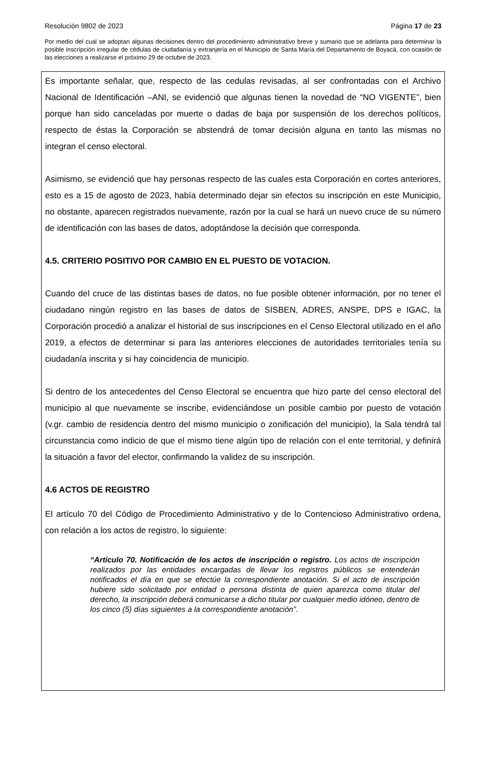Resolución 9802 de 2023 Página 17 de 23
Por medio del cual se adoptan algunas decisiones dentro del procedimiento administrativo breve y sumario que se adelanta para determinar la posible inscripción irregular de cédulas de ciudadanía y extranjería en el Municipio de Santa María del Departamento de Boyacá, con ocasión de las elecciones a realizarse el próximo 29 de octubre de 2023.
Es importante señalar, que, respecto de las cedulas revisadas, al ser confrontadas con el Archivo Nacional de Identificación –ANI, se evidenció que algunas tienen la novedad de “NO VIGENTE”, bien porque han sido canceladas por muerte o dadas de baja por suspensión de los derechos políticos, respecto de éstas la Corporación se abstendrá de tomar decisión alguna en tanto las mismas no integran el censo electoral.
Asimismo, se evidenció que hay personas respecto de las cuales esta Corporación en cortes anteriores, esto es a 15 de agosto de 2023, había determinado dejar sin efectos su inscripción en este Municipio, no obstante, aparecen registrados nuevamente, razón por la cual se hará un nuevo cruce de su número de identificación con las bases de datos, adoptándose la decisión que corresponda.
4.5. CRITERIO POSITIVO POR CAMBIO EN EL PUESTO DE VOTACION.
Cuando del cruce de las distintas bases de datos, no fue posible obtener información, por no tener el ciudadano ningún registro en las bases de datos de SISBEN, ADRES, ANSPE, DPS e IGAC, la Corporación procedió a analizar el historial de sus inscripciones en el Censo Electoral utilizado en el año 2019, a efectos de determinar si para las anteriores elecciones de autoridades territoriales tenía su ciudadanía inscrita y si hay coincidencia de municipio.
Si dentro de los antecedentes del Censo Electoral se encuentra que hizo parte del censo electoral del municipio al que nuevamente se inscribe, evidenciándose un posible cambio por puesto de votación (v.gr. cambio de residencia dentro del mismo municipio o zonificación del municipio), la Sala tendrá tal circunstancia como indicio de que el mismo tiene algún tipo de relación con el ente territorial, y definirá la situación a favor del elector, confirmando la validez de su inscripción.
4.6 ACTOS DE REGISTRO
El artículo 70 del Código de Procedimiento Administrativo y de lo Contencioso Administrativo ordena, con relación a los actos de registro, lo siguiente:
“Artículo 70. Notificación de los actos de inscripción o registro. Los actos de inscripción realizados por las entidades encargadas de llevar los registros públicos se entenderán notificados el día en que se efectúe la correspondiente anotación. Si el acto de inscripción hubiere sido solicitado por entidad o persona distinta de quien aparezca como titular del derecho, la inscripción deberá comunicarse a dicho titular por cualquier medio idóneo, dentro de los cinco (5) días siguientes a la correspondiente anotación”.